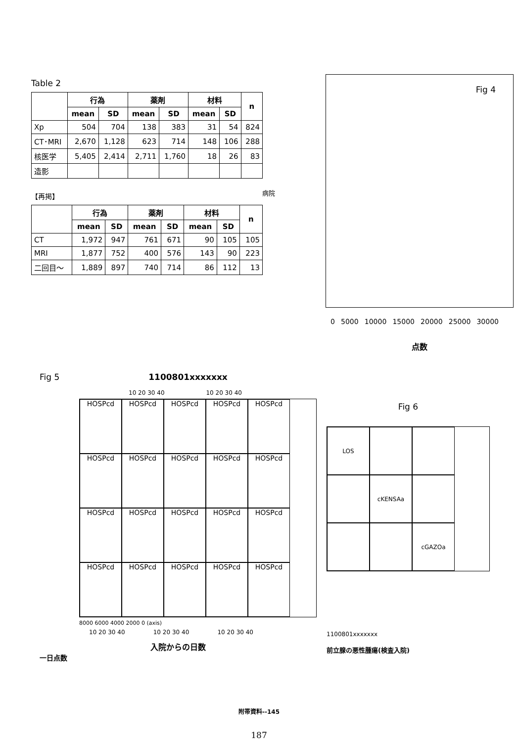Table 2
| | 行為 | | 薬剤 | | 材料 | | n |
| --- | --- | --- | --- | --- | --- | --- | --- |
| | mean | SD | mean | SD | mean | SD | |
| Xp | 504 | 704 | 138 | 383 | 31 | 54 | 824 |
| CT･MRI | 2,670 | 1,128 | 623 | 714 | 148 | 106 | 288 |
| 核医学 | 5,405 | 2,414 | 2,711 | 1,760 | 18 | 26 | 83 |
| 造影 | | | | | | | |
【再掲】
| | 行為 | | 薬剤 | | 材料 | | n |
| --- | --- | --- | --- | --- | --- | --- | --- |
| | mean | SD | mean | SD | mean | SD | |
| CT | 1,972 | 947 | 761 | 671 | 90 | 105 | 105 |
| MRI | 1,877 | 752 | 400 | 576 | 143 | 90 | 223 |
| 二回目～ | 1,889 | 897 | 740 | 714 | 86 | 112 | 13 |
Fig 4
病院
0 5000 10000 15000 20000 25000 30000
点数
Fig 5 1100801xxxxxxx
10 20 30 40 10 20 30 40
HOSPcd
HOSPcd
HOSPcd
HOSPcd
HOSPcd
HOSPcd
HOSPcd
HOSPcd
HOSPcd
HOSPcd
HOSPcd
HOSPcd
HOSPcd
HOSPcd
HOSPcd
HOSPcd
HOSPcd
HOSPcd
HOSPcd
HOSPcd
8000 6000 4000 2000 0 (axis)
10 20 30 40 10 20 30 40 10 20 30 40
入院からの日数
一日点数
Fig 6
LOS
cKENSAa
cGAZOa
1100801xxxxxxx
前立腺の悪性腫瘍(検査入院)
附帯資料--145
187